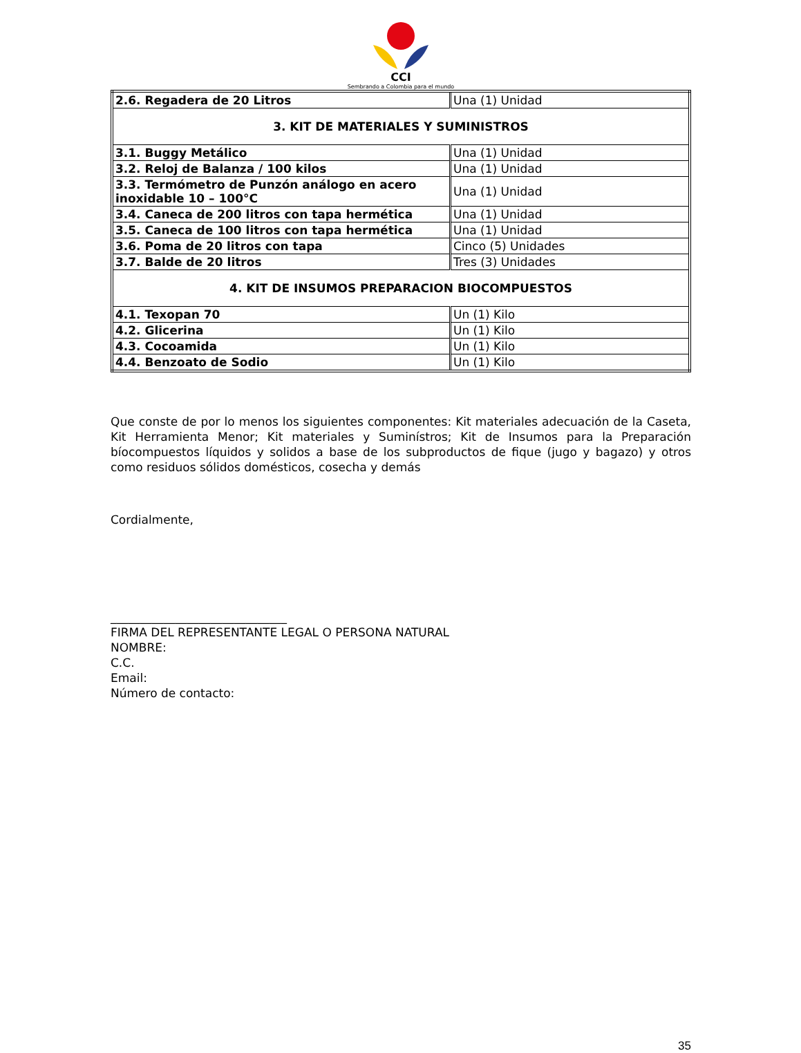CCI
Sembrando a Colombia para el mundo
| 2.6. Regadera de 20 Litros | Una (1) Unidad |
| 3. KIT DE MATERIALES Y SUMINISTROS | |
| 3.1. Buggy Metálico | Una (1) Unidad |
| 3.2. Reloj de Balanza / 100 kilos | Una (1) Unidad |
| 3.3. Termómetro de Punzón análogo en acero inoxidable 10 – 100°C | Una (1) Unidad |
| 3.4. Caneca de 200 litros con tapa hermética | Una (1) Unidad |
| 3.5. Caneca de 100 litros con tapa hermética | Una (1) Unidad |
| 3.6. Poma de 20 litros con tapa | Cinco (5) Unidades |
| 3.7. Balde de 20 litros | Tres (3) Unidades |
| 4. KIT DE INSUMOS PREPARACION BIOCOMPUESTOS | |
| 4.1. Texopan 70 | Un (1) Kilo |
| 4.2. Glicerina | Un (1) Kilo |
| 4.3. Cocoamida | Un (1) Kilo |
| 4.4. Benzoato de Sodio | Un (1) Kilo |
Que conste de por lo menos los siguientes componentes: Kit materiales adecuación de la Caseta, Kit Herramienta Menor; Kit materiales y Suminístros; Kit de Insumos para la Preparación bíocompuestos líquidos y solidos a base de los subproductos de fique (jugo y bagazo) y otros como residuos sólidos domésticos, cosecha y demás
Cordialmente,
______________________________
FIRMA DEL REPRESENTANTE LEGAL O PERSONA NATURAL
NOMBRE:
C.C.
Email:
Número de contacto:
35